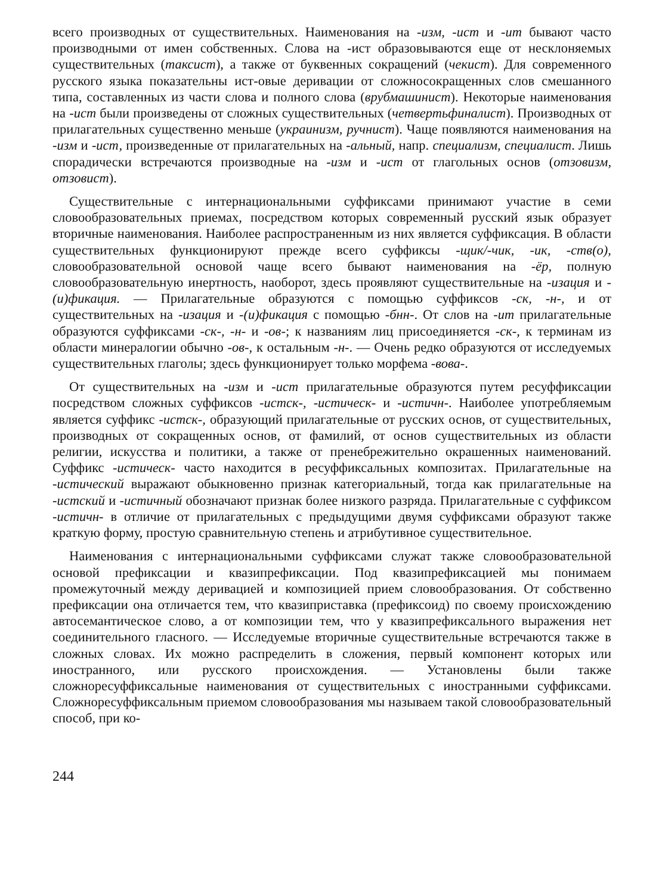всего производных от существительных. Наименования на -изм, -ист и -ит бывают часто производными от имен собственных. Слова на -ист образовываются еще от несклоняемых существительных (таксист), а также от буквенных сокращений (чекист). Для современного русского языка показательны ист-овые деривации от сложносокращенных слов смешанного типа, составленных из части слова и полного слова (врубмашинист). Некоторые наименования на -ист были произведены от сложных существительных (четвертьфиналист). Производных от прилагательных существенно меньше (украинизм, ручнист). Чаще появляются наименования на -изм и -ист, произведенные от прилагательных на -альный, напр. специализм, специалист. Лишь спорадически встречаются производные на -изм и -ист от глагольных основ (отзовизм, отзовист).
Существительные с интернациональными суффиксами принимают участие в семи словообразовательных приемах, посредством которых современный русский язык образует вторичные наименования. Наиболее распространенным из них является суффиксация. В области существительных функционируют прежде всего суффиксы -щик/-чик, -ик, -ств(о), словообразовательной основой чаще всего бывают наименования на -ёр, полную словообразовательную инертность, наоборот, здесь проявляют существительные на -изация и -(и)фикация. — Прилагательные образуются с помощью суффиксов -ск, -н-, и от существительных на -изация и -(и)фикация с помощью -бнн-. От слов на -ит прилагательные образуются суффиксами -ск-, -н- и -ов-; к названиям лиц присоединяется -ск-, к терминам из области минералогии обычно -ов-, к остальным -н-. — Очень редко образуются от исследуемых существительных глаголы; здесь функционирует только морфема -вова-.
От существительных на -изм и -ист прилагательные образуются путем ресуффиксации посредством сложных суффиксов -истск-, -истическ- и -истичн-. Наиболее употребляемым является суффикс -истск-, образующий прилагательные от русских основ, от существительных, производных от сокращенных основ, от фамилий, от основ существительных из области религии, искусства и политики, а также от пренебрежительно окрашенных наименований. Суффикс -истическ- часто находится в ресуффиксальных композитах. Прилагательные на -истический выражают обыкновенно признак категориальный, тогда как прилагательные на -истский и -истичный обозначают признак более низкого разряда. Прилагательные с суффиксом -истичн- в отличие от прилагательных с предыдущими двумя суффиксами образуют также краткую форму, простую сравнительную степень и атрибутивное существительное.
Наименования с интернациональными суффиксами служат также словообразовательной основой префиксации и квазипрефиксации. Под квазипрефиксацией мы понимаем промежуточный между деривацией и композицией прием словообразования. От собственно префиксации она отличается тем, что квазиприставка (префиксоид) по своему происхождению автосемантическое слово, а от композиции тем, что у квазипрефиксального выражения нет соединительного гласного. — Исследуемые вторичные существительные встречаются также в сложных словах. Их можно распределить в сложения, первый компонент которых или иностранного, или русского происхождения. — Установлены были также сложноресуффиксальные наименования от существительных с иностранными суффиксами. Сложноресуффиксальным приемом словообразования мы называем такой словообразовательный способ, при ко-
244